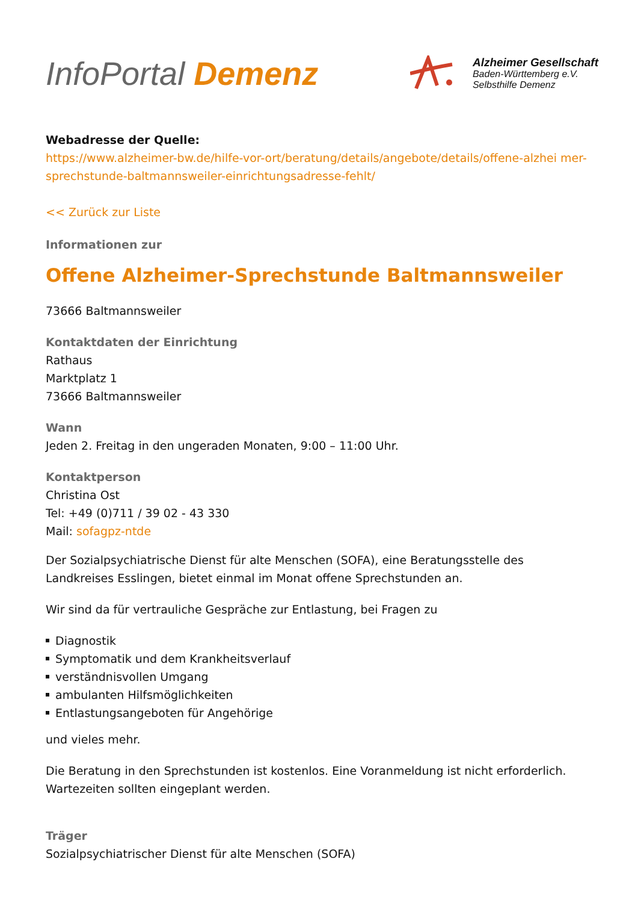InfoPortal Demenz
Alzheimer Gesellschaft
Baden-Württemberg e.V.
Selbsthilfe Demenz
Webadresse der Quelle:
https://www.alzheimer-bw.de/hilfe-vor-ort/beratung/details/angebote/details/offene-alzhei mer-sprechstunde-baltmannsweiler-einrichtungsadresse-fehlt/
<< Zurück zur Liste
Informationen zur
Offene Alzheimer-Sprechstunde Baltmannsweiler
73666 Baltmannsweiler
Kontaktdaten der Einrichtung
Rathaus
Marktplatz 1
73666 Baltmannsweiler
Wann
Jeden 2. Freitag in den ungeraden Monaten, 9:00 – 11:00 Uhr.
Kontaktperson
Christina Ost
Tel: +49 (0)711 / 39 02 - 43 330
Mail: sofagpz-ntde
Der Sozialpsychiatrische Dienst für alte Menschen (SOFA), eine Beratungsstelle des Landkreises Esslingen, bietet einmal im Monat offene Sprechstunden an.
Wir sind da für vertrauliche Gespräche zur Entlastung, bei Fragen zu
Diagnostik
Symptomatik und dem Krankheitsverlauf
verständnisvollen Umgang
ambulanten Hilfsmöglichkeiten
Entlastungsangeboten für Angehörige
und vieles mehr.
Die Beratung in den Sprechstunden ist kostenlos. Eine Voranmeldung ist nicht erforderlich. Wartezeiten sollten eingeplant werden.
Träger
Sozialpsychiatrischer Dienst für alte Menschen (SOFA)